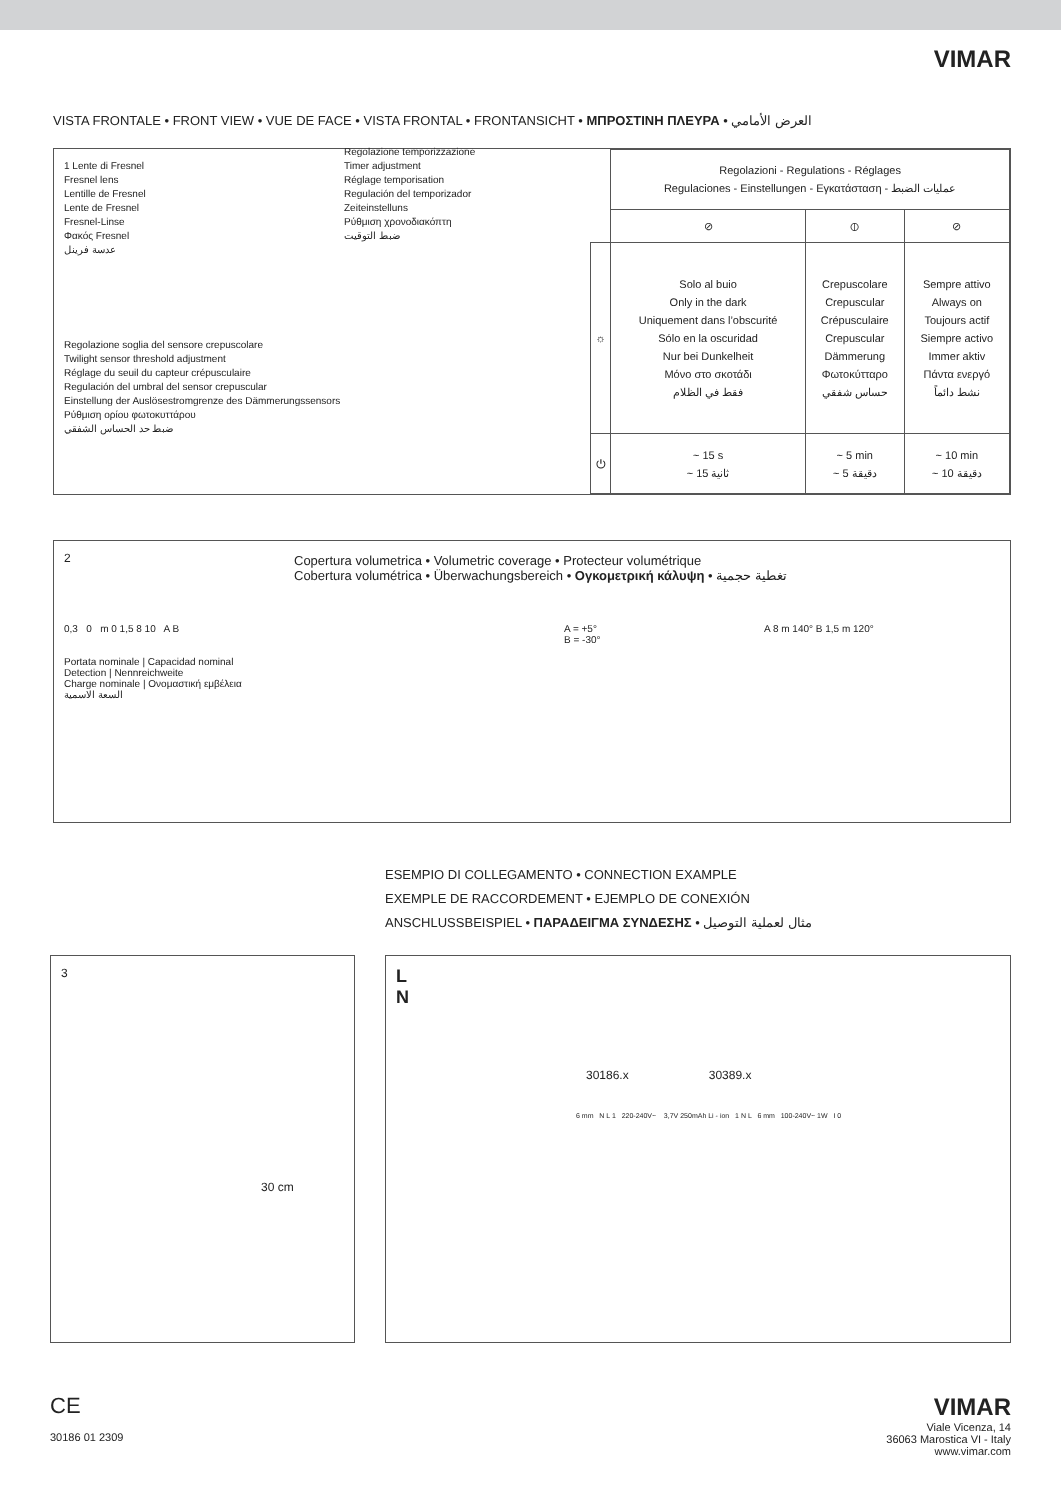VIMAR
VISTA FRONTALE • FRONT VIEW • VUE DE FACE • VISTA FRONTAL • FRONTANSICHT • ΜΠΡΟΣΤΙΝΗ ΠΛΕΥΡΑ • العرض الأمامي
1 Lente di Fresnel
Fresnel lens
Lentille de Fresnel
Lente de Fresnel
Fresnel-Linse
Φακός Fresnel
عدسة فرينل
Regolazione temporizzazione
Timer adjustment
Réglage temporisation
Regulación del temporizador
Zeiteinstelluns
Ρύθμιση χρονοδιακόπτη
ضبط التوقيت
Regolazione soglia del sensore crepuscolare
Twilight sensor threshold adjustment
Réglage du seuil du capteur crépusculaire
Regulación del umbral del sensor crepuscular
Einstellung der Auslösestromgrenze des Dämmerungssensors
Ρύθμιση ορίου φωτοκυττάρου
ضبط حد الحساس الشفقي
| | Regolazioni - Regulations - Réglages Regulaciones - Einstellungen - Εγκατάσταση - عمليات الضبط | | |
| | ⊘ | ⦶ | ⊘ |
| ☼ | Solo al buio Only in the dark Uniquement dans l’obscurité Sólo en la oscuridad Nur bei Dunkelheit Μόνο στο σκοτάδι فقط في الظلام | Crepuscolare Crepuscular Crépusculaire Crepuscular Dämmerung Φωτοκύτταρο حساس شفقي | Sempre attivo Always on Toujours actif Siempre activo Immer aktiv Πάντα ενεργό نشط دائماً |
| ⏻ | ~ 15 s ~ 15 ثانية | ~ 5 min ~ 5 دقيقة | ~ 10 min ~ 10 دقيقة |
2
Copertura volumetrica • Volumetric coverage • Protecteur volumétrique
Cobertura volumétrica • Überwachungsbereich • Ογκομετρική κάλυψη • تغطية حجمية
0,3 0 m 0 1,5 8 10 A B
Portata nominale | Capacidad nominal
Detection | Nennreichweite
Charge nominale | Ονομαστική εμβέλεια
السعة الاسمية
A = +5°
B = -30°
A 8 m 140° B 1,5 m 120°
ESEMPIO DI COLLEGAMENTO • CONNECTION EXAMPLE
EXEMPLE DE RACCORDEMENT • EJEMPLO DE CONEXIÓN
ANSCHLUSSBEISPIEL • ΠΑΡΑΔΕΙΓΜΑ ΣΥΝΔΕΣΗΣ • مثال لعملية التوصيل
3
30 cm
L
N
30186.x 30389.x
6 mm N L 1 220-240V~ 3,7V 250mAh Li - ion 1 N L 6 mm 100-240V~ 1W I 0
CE
30186 01 2309
VIMAR
Viale Vicenza, 14
36063 Marostica VI - Italy
www.vimar.com